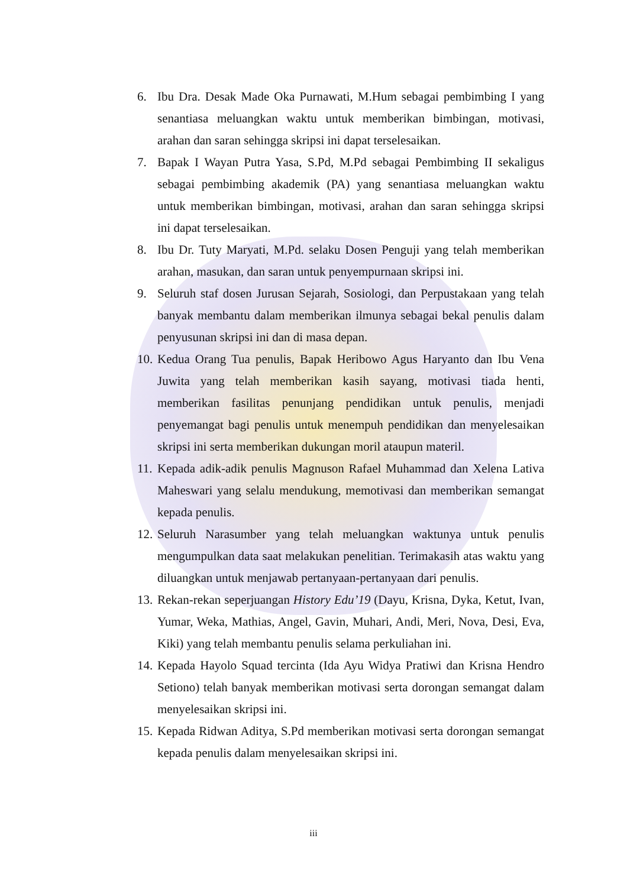6. Ibu Dra. Desak Made Oka Purnawati, M.Hum sebagai pembimbing I yang senantiasa meluangkan waktu untuk memberikan bimbingan, motivasi, arahan dan saran sehingga skripsi ini dapat terselesaikan.
7. Bapak I Wayan Putra Yasa, S.Pd, M.Pd sebagai Pembimbing II sekaligus sebagai pembimbing akademik (PA) yang senantiasa meluangkan waktu untuk memberikan bimbingan, motivasi, arahan dan saran sehingga skripsi ini dapat terselesaikan.
8. Ibu Dr. Tuty Maryati, M.Pd. selaku Dosen Penguji yang telah memberikan arahan, masukan, dan saran untuk penyempurnaan skripsi ini.
9. Seluruh staf dosen Jurusan Sejarah, Sosiologi, dan Perpustakaan yang telah banyak membantu dalam memberikan ilmunya sebagai bekal penulis dalam penyusunan skripsi ini dan di masa depan.
10. Kedua Orang Tua penulis, Bapak Heribowo Agus Haryanto dan Ibu Vena Juwita yang telah memberikan kasih sayang, motivasi tiada henti, memberikan fasilitas penunjang pendidikan untuk penulis, menjadi penyemangat bagi penulis untuk menempuh pendidikan dan menyelesaikan skripsi ini serta memberikan dukungan moril ataupun materil.
11. Kepada adik-adik penulis Magnuson Rafael Muhammad dan Xelena Lativa Maheswari yang selalu mendukung, memotivasi dan memberikan semangat kepada penulis.
12. Seluruh Narasumber yang telah meluangkan waktunya untuk penulis mengumpulkan data saat melakukan penelitian. Terimakasih atas waktu yang diluangkan untuk menjawab pertanyaan-pertanyaan dari penulis.
13. Rekan-rekan seperjuangan History Edu’19 (Dayu, Krisna, Dyka, Ketut, Ivan, Yumar, Weka, Mathias, Angel, Gavin, Muhari, Andi, Meri, Nova, Desi, Eva, Kiki) yang telah membantu penulis selama perkuliahan ini.
14. Kepada Hayolo Squad tercinta (Ida Ayu Widya Pratiwi dan Krisna Hendro Setiono) telah banyak memberikan motivasi serta dorongan semangat dalam menyelesaikan skripsi ini.
15. Kepada Ridwan Aditya, S.Pd memberikan motivasi serta dorongan semangat kepada penulis dalam menyelesaikan skripsi ini.
iii